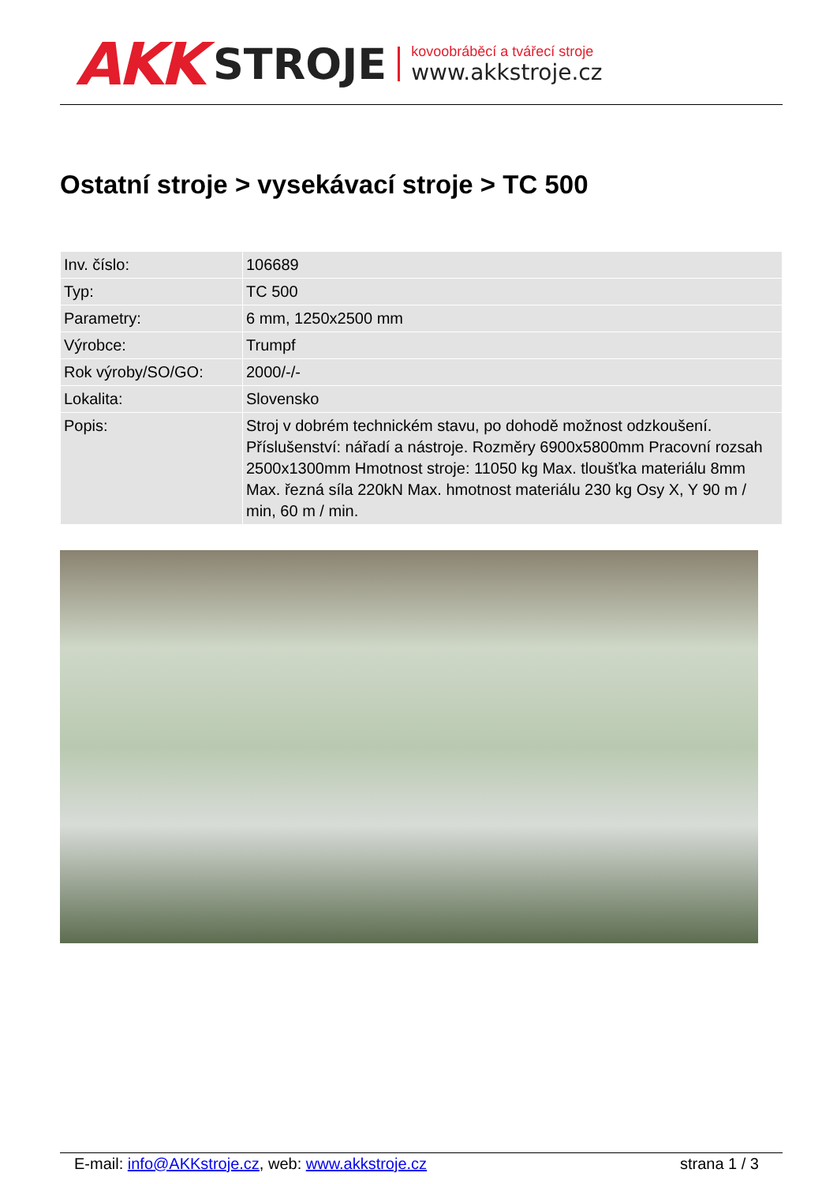AKK STROJE
kovoobráběcí a tvářecí stroje
www.akkstroje.cz
Ostatní stroje > vysekávací stroje > TC 500
| Inv. číslo: | 106689 |
| Typ: | TC 500 |
| Parametry: | 6 mm, 1250x2500 mm |
| Výrobce: | Trumpf |
| Rok výroby/SO/GO: | 2000/-/- |
| Lokalita: | Slovensko |
| Popis: | Stroj v dobrém technickém stavu, po dohodě možnost odzkoušení. Příslušenství: nářadí a nástroje. Rozměry 6900x5800mm Pracovní rozsah 2500x1300mm Hmotnost stroje: 11050 kg Max. tloušťka materiálu 8mm Max. řezná síla 220kN Max. hmotnost materiálu 230 kg Osy X, Y 90 m / min, 60 m / min. |
E-mail: info@AKKstroje.cz, web: www.akkstroje.cz strana 1 / 3